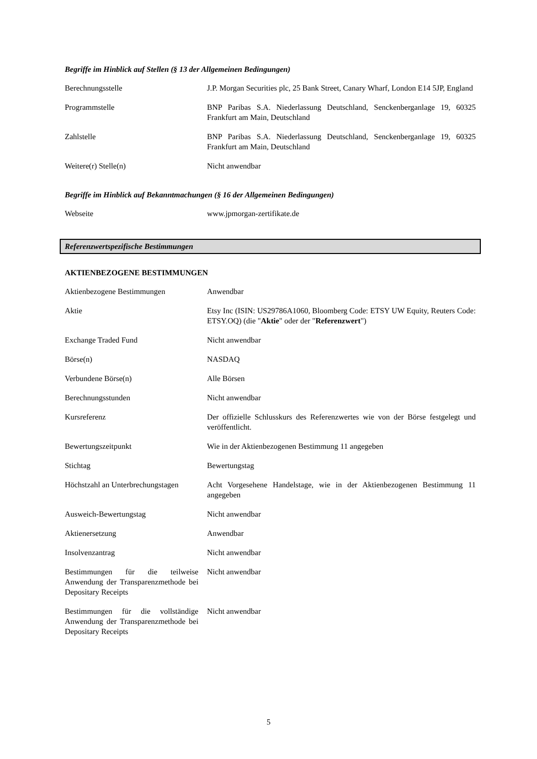Begriffe im Hinblick auf Stellen (§ 13 der Allgemeinen Bedingungen)
| Berechnungsstelle | J.P. Morgan Securities plc, 25 Bank Street, Canary Wharf, London E14 5JP, England |
| Programmstelle | BNP Paribas S.A. Niederlassung Deutschland, Senckenberganlage 19, 60325 Frankfurt am Main, Deutschland |
| Zahlstelle | BNP Paribas S.A. Niederlassung Deutschland, Senckenberganlage 19, 60325 Frankfurt am Main, Deutschland |
| Weitere(r) Stelle(n) | Nicht anwendbar |
Begriffe im Hinblick auf Bekanntmachungen (§ 16 der Allgemeinen Bedingungen)
| Webseite | www.jpmorgan-zertifikate.de |
Referenzwertspezifische Bestimmungen
AKTIENBEZOGENE BESTIMMUNGEN
| Aktienbezogene Bestimmungen | Anwendbar |
| Aktie | Etsy Inc (ISIN: US29786A1060, Bloomberg Code: ETSY UW Equity, Reuters Code: ETSY.OQ) (die " Aktie " oder der " Referenzwert ") |
| Exchange Traded Fund | Nicht anwendbar |
| Börse(n) | NASDAQ |
| Verbundene Börse(n) | Alle Börsen |
| Berechnungsstunden | Nicht anwendbar |
| Kursreferenz | Der offizielle Schlusskurs des Referenzwertes wie von der Börse festgelegt und veröffentlicht. |
| Bewertungszeitpunkt | Wie in der Aktienbezogenen Bestimmung 11 angegeben |
| Stichtag | Bewertungstag |
| Höchstzahl an Unterbrechungstagen | Acht Vorgesehene Handelstage, wie in der Aktienbezogenen Bestimmung 11 angegeben |
| Ausweich-Bewertungstag | Nicht anwendbar |
| Aktienersetzung | Anwendbar |
| Insolvenzantrag | Nicht anwendbar |
| Bestimmungen für die teilweise Anwendung der Transparenzmethode bei Depositary Receipts | Nicht anwendbar |
| Bestimmungen für die vollständige Anwendung der Transparenzmethode bei Depositary Receipts | Nicht anwendbar |
5